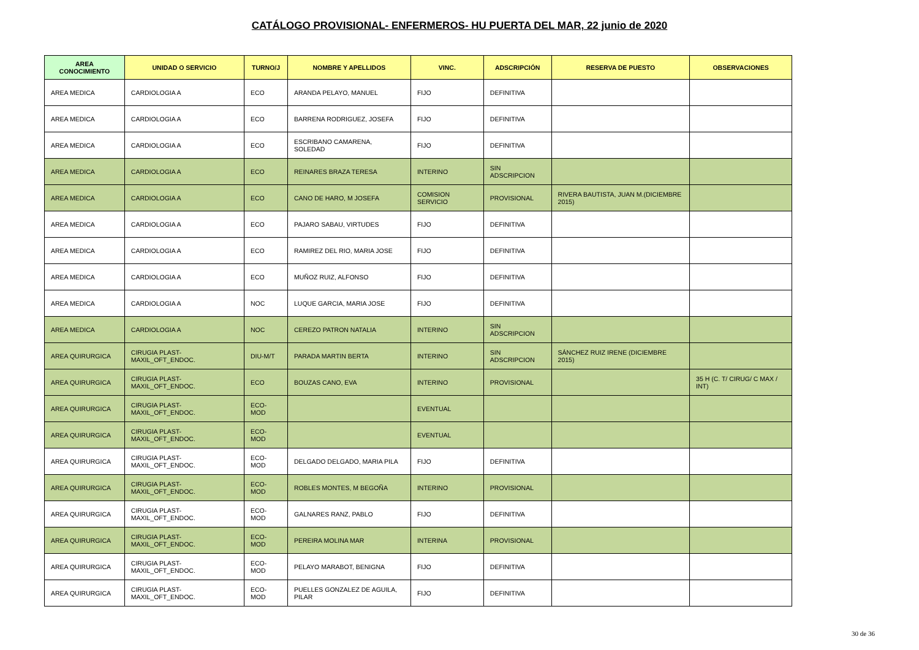CATÁLOGO PROVISIONAL- ENFERMEROS- HU PUERTA DEL MAR, 22 junio de 2020
| AREA CONOCIMIENTO | UNIDAD O SERVICIO | TURNO/J | NOMBRE Y APELLIDOS | VINC. | ADSCRIPCIÓN | RESERVA DE PUESTO | OBSERVACIONES |
| --- | --- | --- | --- | --- | --- | --- | --- |
| AREA MEDICA | CARDIOLOGIA A | ECO | ARANDA PELAYO, MANUEL | FIJO | DEFINITIVA | | |
| AREA MEDICA | CARDIOLOGIA A | ECO | BARRENA RODRIGUEZ, JOSEFA | FIJO | DEFINITIVA | | |
| AREA MEDICA | CARDIOLOGIA A | ECO | ESCRIBANO CAMARENA, SOLEDAD | FIJO | DEFINITIVA | | |
| AREA MEDICA | CARDIOLOGIA A | ECO | REINARES BRAZA TERESA | INTERINO | SIN ADSCRIPCION | | |
| AREA MEDICA | CARDIOLOGIA A | ECO | CANO DE HARO, M JOSEFA | COMISION SERVICIO | PROVISIONAL | RIVERA BAUTISTA, JUAN M.(DICIEMBRE 2015) | |
| AREA MEDICA | CARDIOLOGIA A | ECO | PAJARO SABAU, VIRTUDES | FIJO | DEFINITIVA | | |
| AREA MEDICA | CARDIOLOGIA A | ECO | RAMIREZ DEL RIO, MARIA JOSE | FIJO | DEFINITIVA | | |
| AREA MEDICA | CARDIOLOGIA A | ECO | MUÑOZ RUIZ, ALFONSO | FIJO | DEFINITIVA | | |
| AREA MEDICA | CARDIOLOGIA A | NOC | LUQUE GARCIA, MARIA JOSE | FIJO | DEFINITIVA | | |
| AREA MEDICA | CARDIOLOGIA A | NOC | CEREZO PATRON NATALIA | INTERINO | SIN ADSCRIPCION | | |
| AREA QUIRURGICA | CIRUGIA PLAST-MAXIL_OFT_ENDOC. | DIU-M/T | PARADA MARTIN BERTA | INTERINO | SIN ADSCRIPCION | SÁNCHEZ RUIZ IRENE (DICIEMBRE 2015) | |
| AREA QUIRURGICA | CIRUGIA PLAST-MAXIL_OFT_ENDOC. | ECO | BOUZAS CANO, EVA | INTERINO | PROVISIONAL | | 35 H (C. T/ CIRUG/ C MAX / INT) |
| AREA QUIRURGICA | CIRUGIA PLAST-MAXIL_OFT_ENDOC. | ECO-MOD | | EVENTUAL | | | |
| AREA QUIRURGICA | CIRUGIA PLAST-MAXIL_OFT_ENDOC. | ECO-MOD | | EVENTUAL | | | |
| AREA QUIRURGICA | CIRUGIA PLAST-MAXIL_OFT_ENDOC. | ECO-MOD | DELGADO DELGADO, MARIA PILA | FIJO | DEFINITIVA | | |
| AREA QUIRURGICA | CIRUGIA PLAST-MAXIL_OFT_ENDOC. | ECO-MOD | ROBLES MONTES, M BEGOÑA | INTERINO | PROVISIONAL | | |
| AREA QUIRURGICA | CIRUGIA PLAST-MAXIL_OFT_ENDOC. | ECO-MOD | GALNARES RANZ, PABLO | FIJO | DEFINITIVA | | |
| AREA QUIRURGICA | CIRUGIA PLAST-MAXIL_OFT_ENDOC. | ECO-MOD | PEREIRA MOLINA MAR | INTERINA | PROVISIONAL | | |
| AREA QUIRURGICA | CIRUGIA PLAST-MAXIL_OFT_ENDOC. | ECO-MOD | PELAYO MARABOT, BENIGNA | FIJO | DEFINITIVA | | |
| AREA QUIRURGICA | CIRUGIA PLAST-MAXIL_OFT_ENDOC. | ECO-MOD | PUELLES GONZALEZ DE AGUILA, PILAR | FIJO | DEFINITIVA | | |
30 de 36